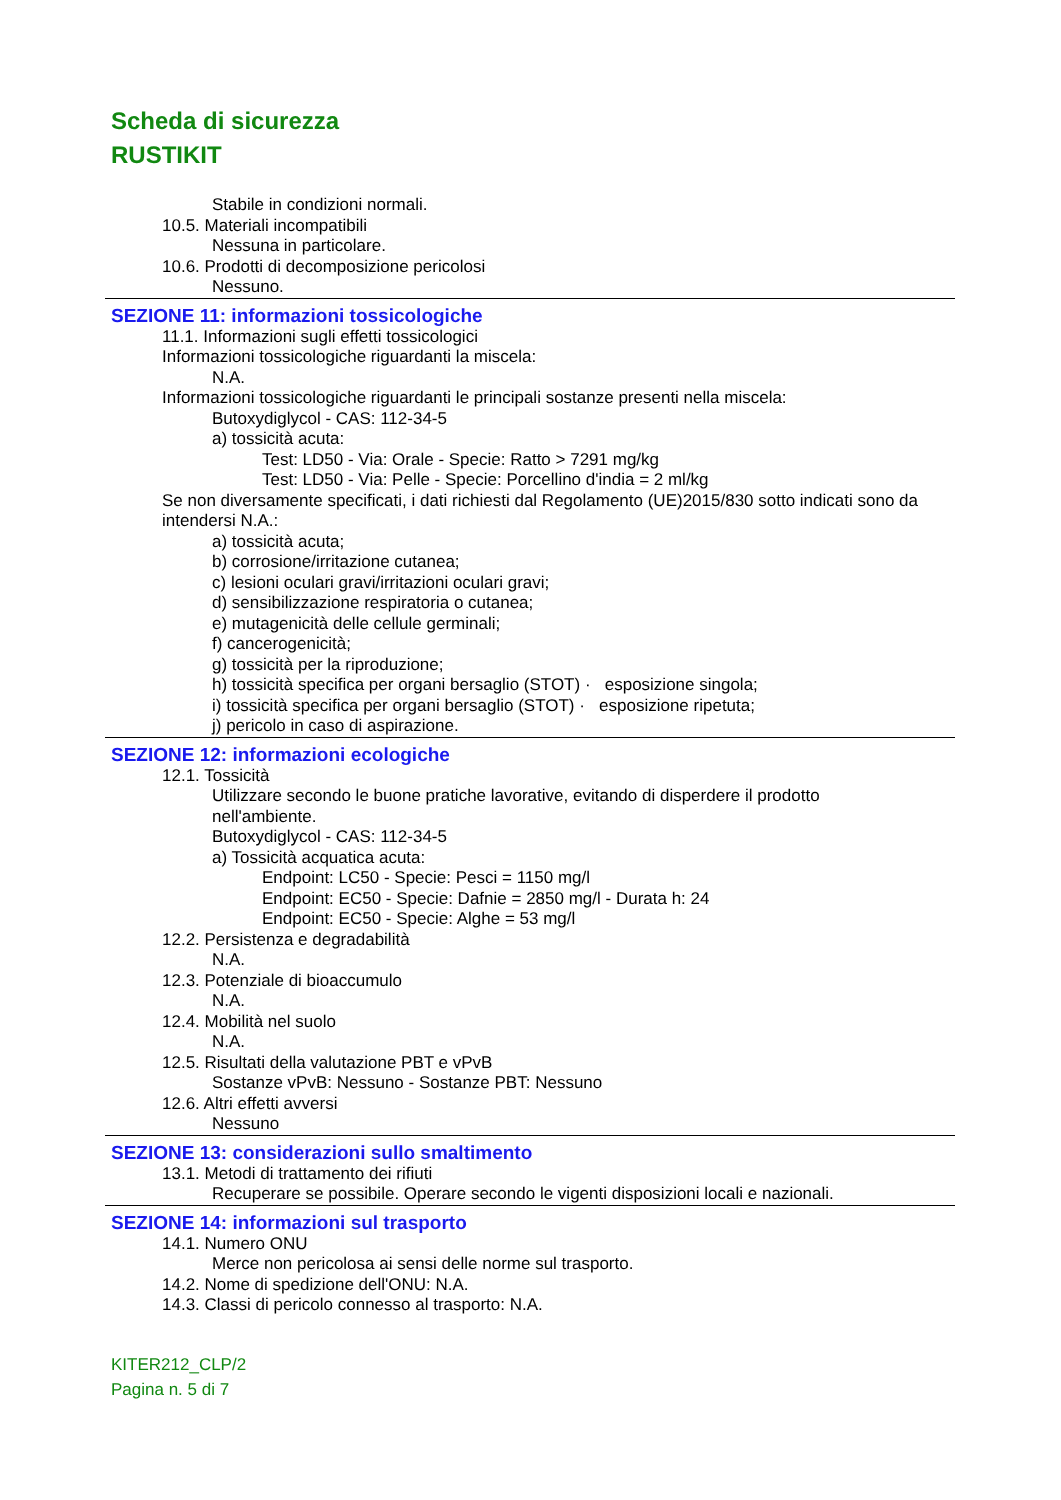Scheda di sicurezza
RUSTIKIT
Stabile in condizioni normali.
10.5. Materiali incompatibili
Nessuna in particolare.
10.6. Prodotti di decomposizione pericolosi
Nessuno.
SEZIONE 11: informazioni tossicologiche
11.1. Informazioni sugli effetti tossicologici
Informazioni tossicologiche riguardanti la miscela:
N.A.
Informazioni tossicologiche riguardanti le principali sostanze presenti nella miscela:
Butoxydiglycol - CAS: 112-34-5
a) tossicità acuta:
Test: LD50 - Via: Orale - Specie: Ratto > 7291 mg/kg
Test: LD50 - Via: Pelle - Specie: Porcellino d'india = 2 ml/kg
Se non diversamente specificati, i dati richiesti dal Regolamento (UE)2015/830 sotto indicati sono da intendersi N.A.:
a) tossicità acuta;
b) corrosione/irritazione cutanea;
c) lesioni oculari gravi/irritazioni oculari gravi;
d) sensibilizzazione respiratoria o cutanea;
e) mutagenicità delle cellule germinali;
f) cancerogenicità;
g) tossicità per la riproduzione;
h) tossicità specifica per organi bersaglio (STOT) · esposizione singola;
i) tossicità specifica per organi bersaglio (STOT) · esposizione ripetuta;
j) pericolo in caso di aspirazione.
SEZIONE 12: informazioni ecologiche
12.1. Tossicità
Utilizzare secondo le buone pratiche lavorative, evitando di disperdere il prodotto
nell'ambiente.
Butoxydiglycol - CAS: 112-34-5
a) Tossicità acquatica acuta:
Endpoint: LC50 - Specie: Pesci = 1150 mg/l
Endpoint: EC50 - Specie: Dafnie = 2850 mg/l - Durata h: 24
Endpoint: EC50 - Specie: Alghe = 53 mg/l
12.2. Persistenza e degradabilità
N.A.
12.3. Potenziale di bioaccumulo
N.A.
12.4. Mobilità nel suolo
N.A.
12.5. Risultati della valutazione PBT e vPvB
Sostanze vPvB: Nessuno - Sostanze PBT: Nessuno
12.6. Altri effetti avversi
Nessuno
SEZIONE 13: considerazioni sullo smaltimento
13.1. Metodi di trattamento dei rifiuti
Recuperare se possibile. Operare secondo le vigenti disposizioni locali e nazionali.
SEZIONE 14: informazioni sul trasporto
14.1. Numero ONU
Merce non pericolosa ai sensi delle norme sul trasporto.
14.2. Nome di spedizione dell'ONU: N.A.
14.3. Classi di pericolo connesso al trasporto: N.A.
KITER212_CLP/2
Pagina n. 5 di 7